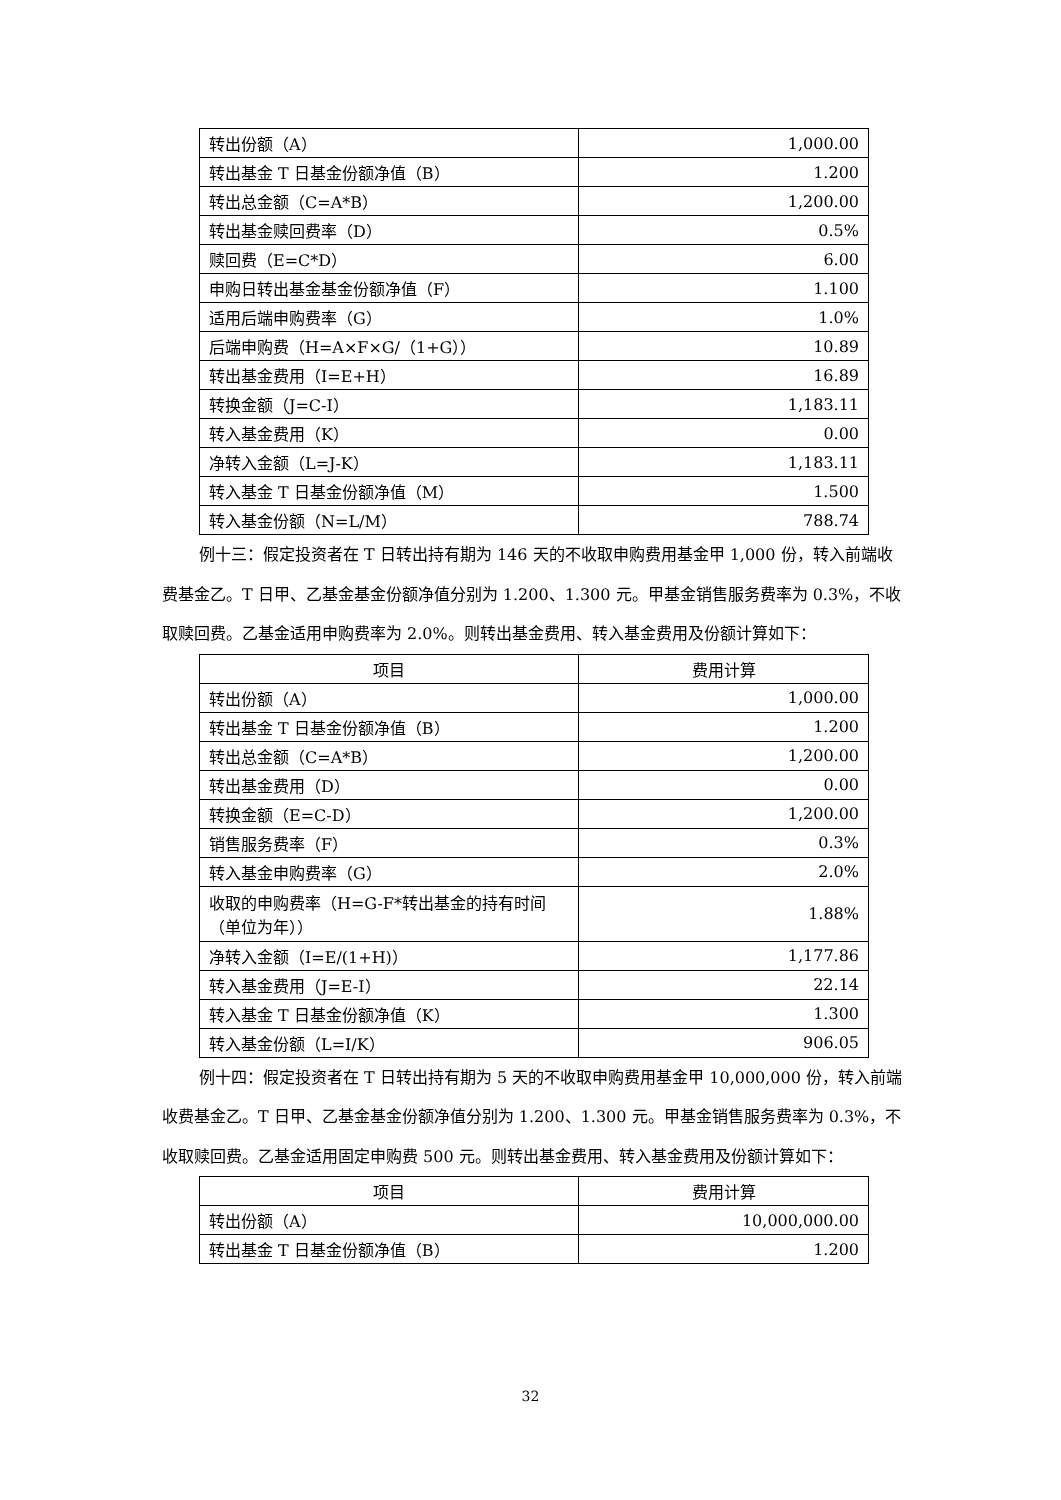| 转出份额（A） | 1,000.00 |
| 转出基金 T 日基金份额净值（B） | 1.200 |
| 转出总金额（C=A*B） | 1,200.00 |
| 转出基金赎回费率（D） | 0.5% |
| 赎回费（E=C*D） | 6.00 |
| 申购日转出基金基金份额净值（F） | 1.100 |
| 适用后端申购费率（G） | 1.0% |
| 后端申购费（H=A×F×G/（1+G）） | 10.89 |
| 转出基金费用（I=E+H） | 16.89 |
| 转换金额（J=C-I） | 1,183.11 |
| 转入基金费用（K） | 0.00 |
| 净转入金额（L=J-K） | 1,183.11 |
| 转入基金 T 日基金份额净值（M） | 1.500 |
| 转入基金份额（N=L/M） | 788.74 |
例十三：假定投资者在 T 日转出持有期为 146 天的不收取申购费用基金甲 1,000 份，转入前端收费基金乙。T 日甲、乙基金基金份额净值分别为 1.200、1.300 元。甲基金销售服务费率为 0.3%，不收取赎回费。乙基金适用申购费率为 2.0%。则转出基金费用、转入基金费用及份额计算如下：
| 项目 | 费用计算 |
| --- | --- |
| 转出份额（A） | 1,000.00 |
| 转出基金 T 日基金份额净值（B） | 1.200 |
| 转出总金额（C=A*B） | 1,200.00 |
| 转出基金费用（D） | 0.00 |
| 转换金额（E=C-D） | 1,200.00 |
| 销售服务费率（F） | 0.3% |
| 转入基金申购费率（G） | 2.0% |
| 收取的申购费率（H=G-F*转出基金的持有时间（单位为年）） | 1.88% |
| 净转入金额（I=E/(1+H)） | 1,177.86 |
| 转入基金费用（J=E-I） | 22.14 |
| 转入基金 T 日基金份额净值（K） | 1.300 |
| 转入基金份额（L=I/K） | 906.05 |
例十四：假定投资者在 T 日转出持有期为 5 天的不收取申购费用基金甲 10,000,000 份，转入前端收费基金乙。T 日甲、乙基金基金份额净值分别为 1.200、1.300 元。甲基金销售服务费率为 0.3%，不收取赎回费。乙基金适用固定申购费 500 元。则转出基金费用、转入基金费用及份额计算如下：
| 项目 | 费用计算 |
| --- | --- |
| 转出份额（A） | 10,000,000.00 |
| 转出基金 T 日基金份额净值（B） | 1.200 |
32